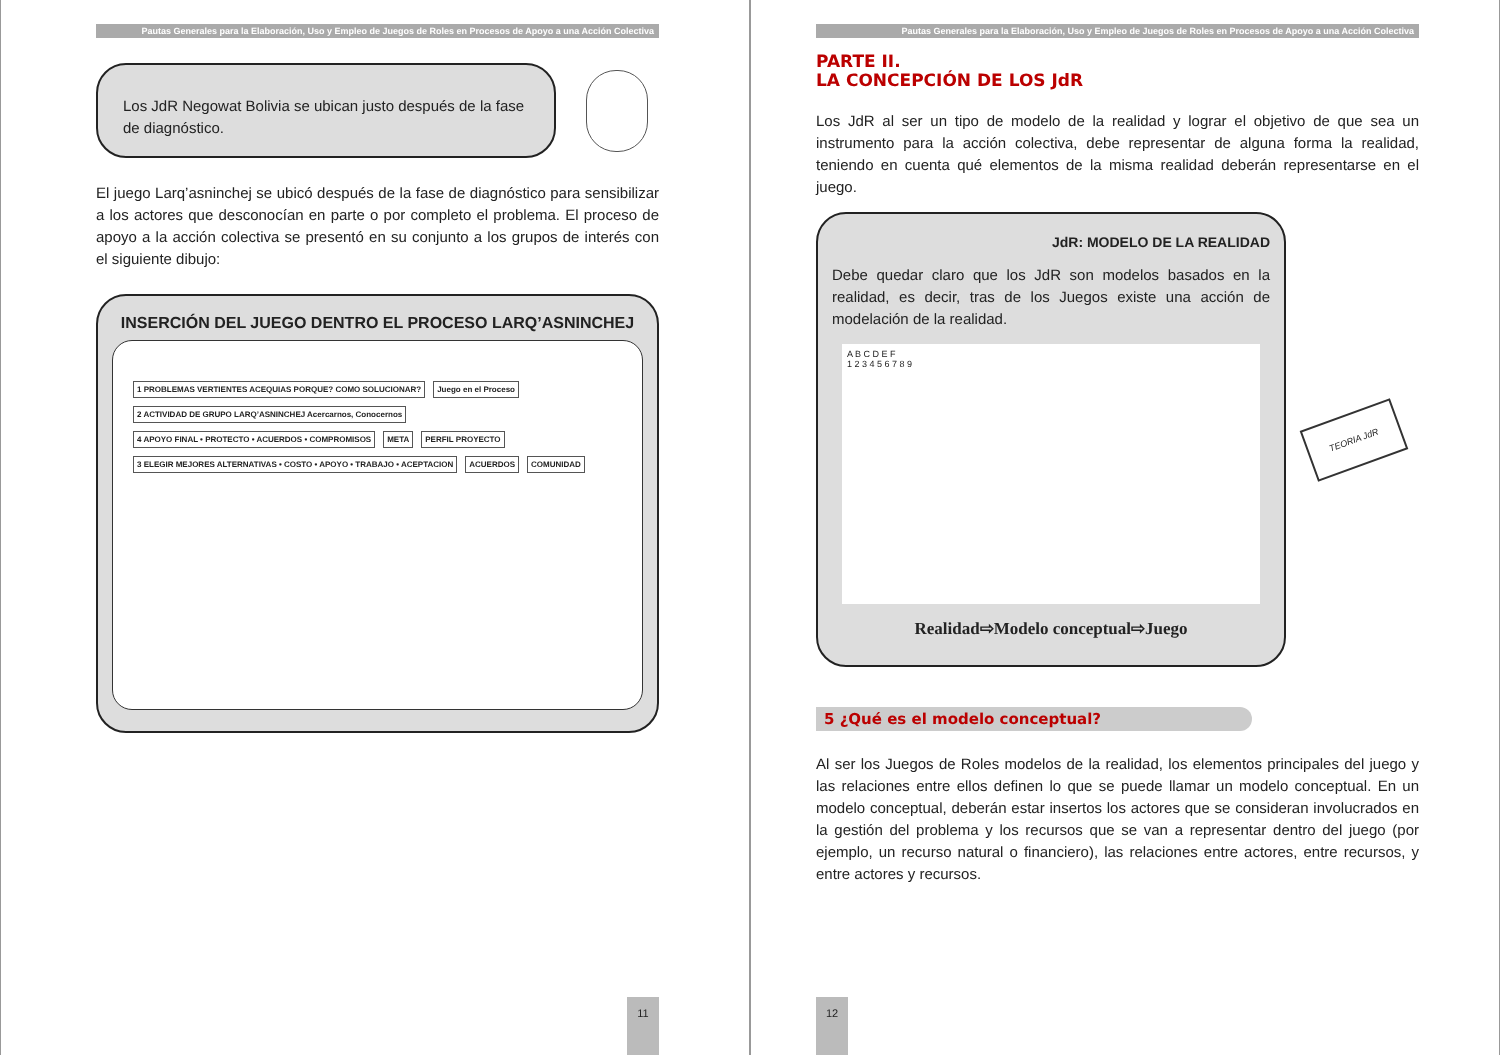Pautas Generales para la Elaboración, Uso y Empleo de Juegos de Roles en Procesos de Apoyo a una Acción Colectiva
Los JdR Negowat Bolivia se ubican justo después de la fase de diagnóstico.
El juego Larq’asninchej se ubicó después de la fase de diagnóstico para sensibilizar a los actores que desconocían en parte o por completo el problema. El proceso de apoyo a la acción colectiva se presentó en su conjunto a los grupos de interés con el siguiente dibujo:
INSERCIÓN DEL JUEGO DENTRO EL PROCESO LARQ’ASNINCHEJ
1 PROBLEMAS VERTIENTES ACEQUIAS PORQUE? COMO SOLUCIONAR?
Juego en el Proceso
2 ACTIVIDAD DE GRUPO LARQ’ASNINCHEJ Acercarnos, Conocernos
4 APOYO FINAL • PROTECTO • ACUERDOS • COMPROMISOS
META
PERFIL PROYECTO
3 ELEGIR MEJORES ALTERNATIVAS • COSTO • APOYO • TRABAJO • ACEPTACION
ACUERDOS
COMUNIDAD
11
Pautas Generales para la Elaboración, Uso y Empleo de Juegos de Roles en Procesos de Apoyo a una Acción Colectiva
PARTE II.
LA CONCEPCIÓN DE LOS JdR
Los JdR al ser un tipo de modelo de la realidad y lograr el objetivo de que sea un instrumento para la acción colectiva, debe representar de alguna forma la realidad, teniendo en cuenta qué elementos de la misma realidad deberán representarse en el juego.
JdR: MODELO DE LA REALIDAD
Debe quedar claro que los JdR son modelos basados en la realidad, es decir, tras de los Juegos existe una acción de modelación de la realidad.
A B C D E F
1 2 3 4 5 6 7 8 9
Realidad⇨Modelo conceptual⇨Juego
TEORIA JdR
5 ¿Qué es el modelo conceptual?
Al ser los Juegos de Roles modelos de la realidad, los elementos principales del juego y las relaciones entre ellos definen lo que se puede llamar un modelo conceptual. En un modelo conceptual, deberán estar insertos los actores que se consideran involucrados en la gestión del problema y los recursos que se van a representar dentro del juego (por ejemplo, un recurso natural o financiero), las relaciones entre actores, entre recursos, y entre actores y recursos.
12